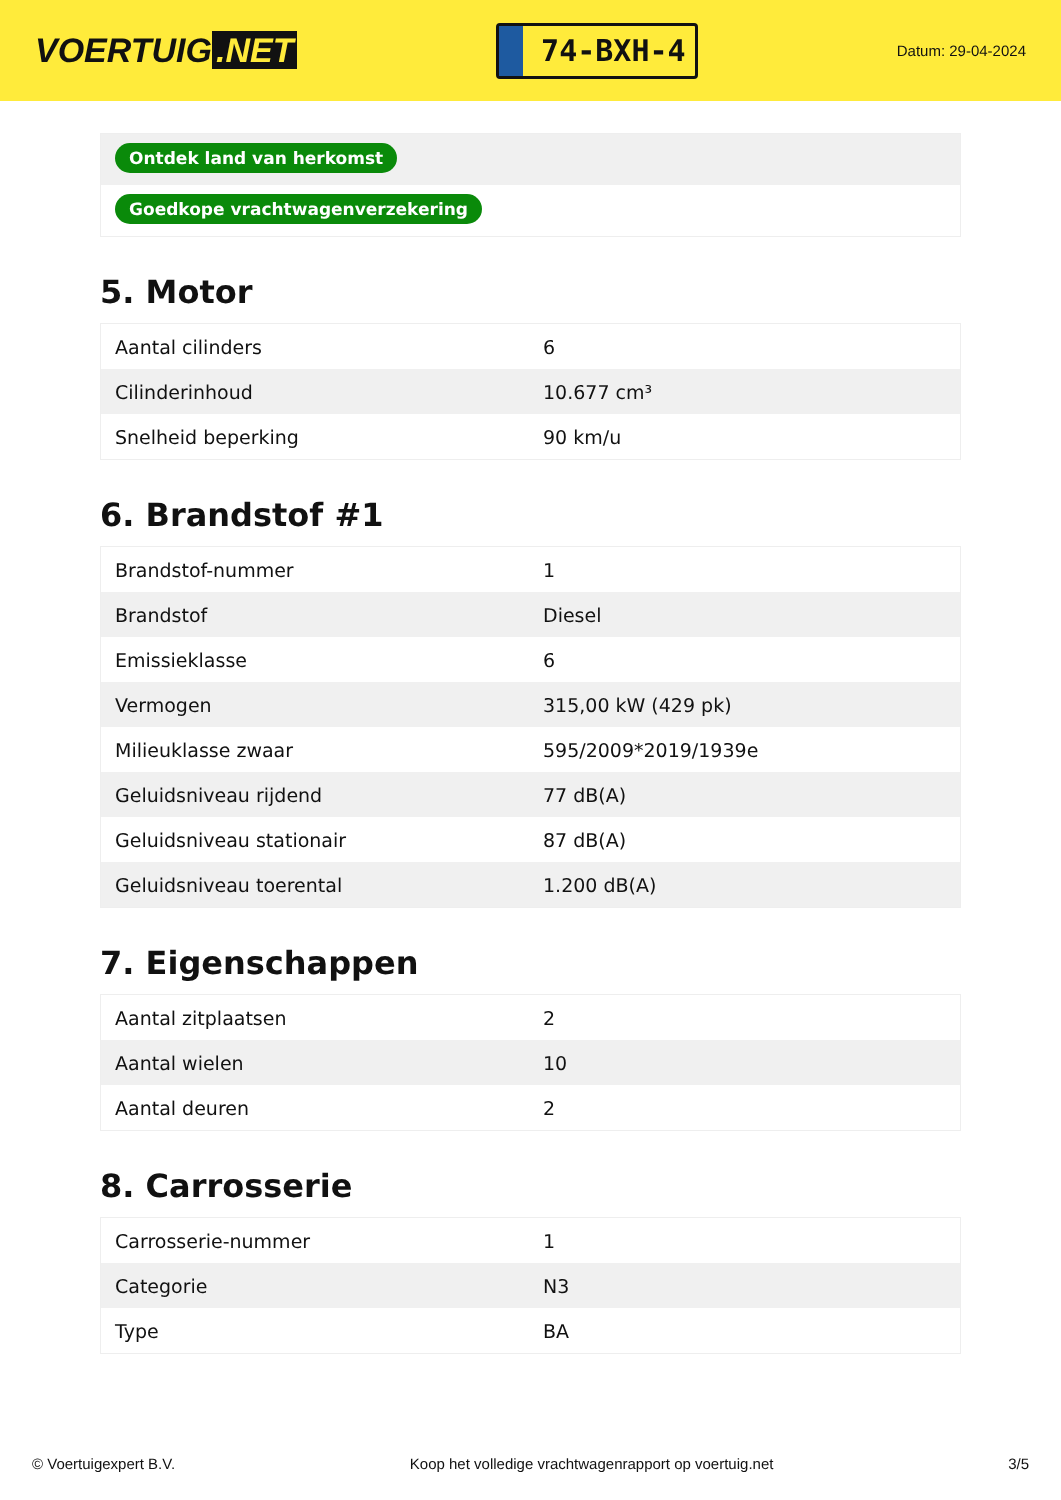VOERTUIG.NET
74-BXH-4
Datum: 29-04-2024
Ontdek land van herkomst
Goedkope vrachtwagenverzekering
5. Motor
| Aantal cilinders | 6 |
| Cilinderinhoud | 10.677 cm³ |
| Snelheid beperking | 90 km/u |
6. Brandstof #1
| Brandstof-nummer | 1 |
| Brandstof | Diesel |
| Emissieklasse | 6 |
| Vermogen | 315,00 kW (429 pk) |
| Milieuklasse zwaar | 595/2009*2019/1939e |
| Geluidsniveau rijdend | 77 dB(A) |
| Geluidsniveau stationair | 87 dB(A) |
| Geluidsniveau toerental | 1.200 dB(A) |
7. Eigenschappen
| Aantal zitplaatsen | 2 |
| Aantal wielen | 10 |
| Aantal deuren | 2 |
8. Carrosserie
| Carrosserie-nummer | 1 |
| Categorie | N3 |
| Type | BA |
© Voertuigexpert B.V. Koop het volledige vrachtwagenrapport op voertuig.net 3/5